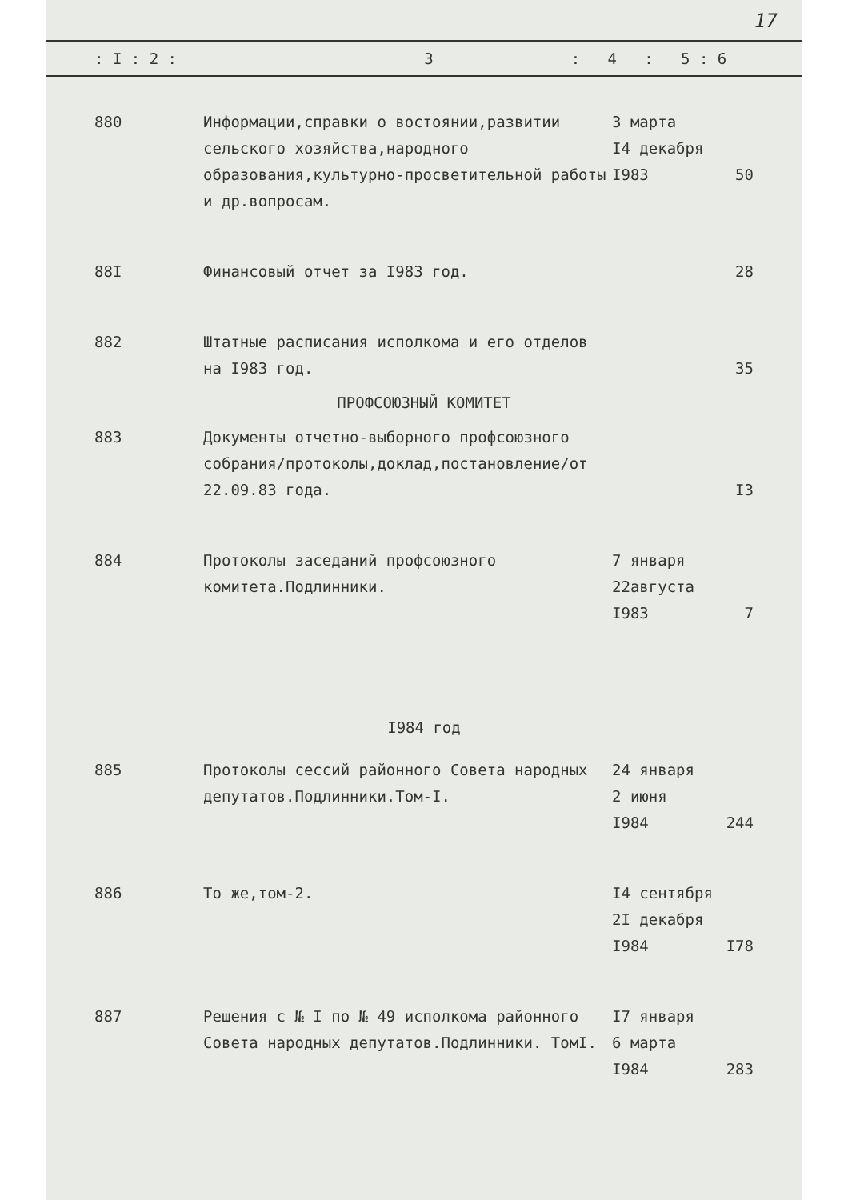17
: I : 2 : 3: 4 : 5 : 6
| 880 | Информации,справки о востоянии,развитии сельского хозяйства,народного образования,культурно-просветительной работы и др.вопросам. | 3 марта I4 декабря I983 | 50 |
| 88I | Финансовый отчет за I983 год. | | 28 |
| 882 | Штатные расписания исполкома и его отделов на I983 год. | | 35 |
| ПРОФСОЮЗНЫЙ КОМИТЕТ | | | |
| 883 | Документы отчетно-выборного профсоюзного собрания/протоколы,доклад,постановление/от 22.09.83 года. | | I3 |
| 884 | Протоколы заседаний профсоюзного комитета.Подлинники. | 7 января 22августа I983 | 7 |
| I984 год | | | |
| 885 | Протоколы сессий районного Совета народных депутатов.Подлинники.Том-I. | 24 января 2 июня I984 | 244 |
| 886 | То же,том-2. | I4 сентября 2I декабря I984 | I78 |
| 887 | Решения с № I по № 49 исполкома районного Совета народных депутатов.Подлинники. ТомI. | I7 января 6 марта I984 | 283 |